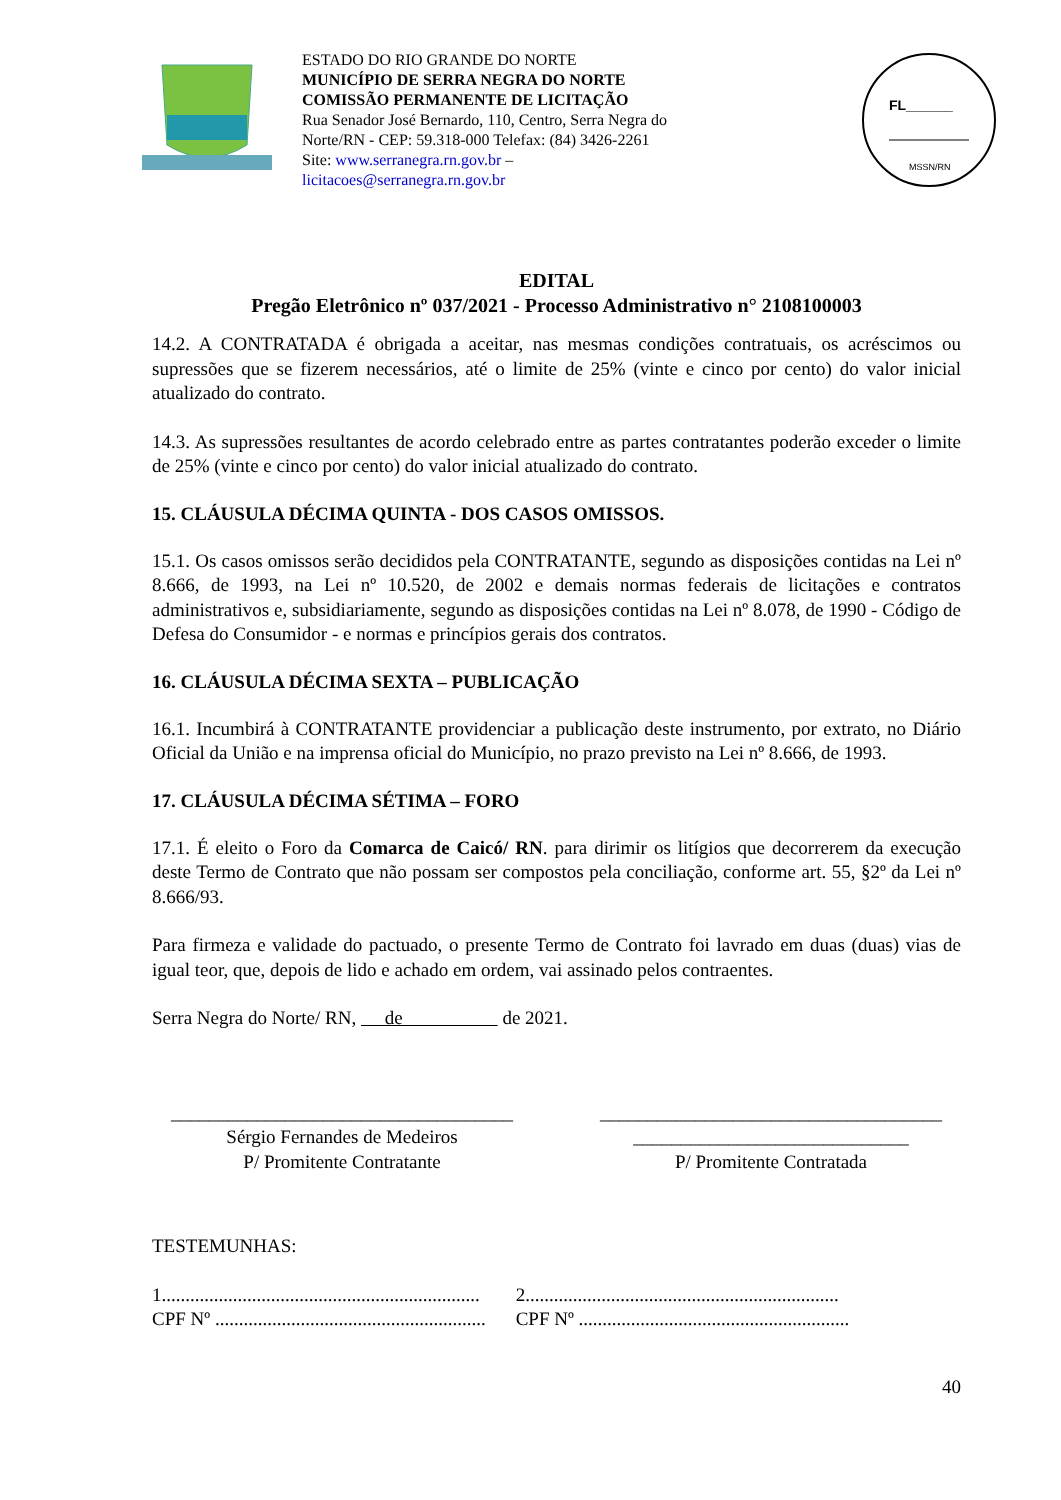ESTADO DO RIO GRANDE DO NORTE
MUNICÍPIO DE SERRA NEGRA DO NORTE
COMISSÃO PERMANENTE DE LICITAÇÃO
Rua Senador José Bernardo, 110, Centro, Serra Negra do Norte/RN - CEP: 59.318-000 Telefax: (84) 3426-2261
Site: www.serranegra.rn.gov.br –
licitacoes@serranegra.rn.gov.br
FL______
MSSN/RN
EDITAL
Pregão Eletrônico nº 037/2021 - Processo Administrativo n° 2108100003
14.2. A CONTRATADA é obrigada a aceitar, nas mesmas condições contratuais, os acréscimos ou supressões que se fizerem necessários, até o limite de 25% (vinte e cinco por cento) do valor inicial atualizado do contrato.
14.3. As supressões resultantes de acordo celebrado entre as partes contratantes poderão exceder o limite de 25% (vinte e cinco por cento) do valor inicial atualizado do contrato.
15. CLÁUSULA DÉCIMA QUINTA - DOS CASOS OMISSOS.
15.1. Os casos omissos serão decididos pela CONTRATANTE, segundo as disposições contidas na Lei nº 8.666, de 1993, na Lei nº 10.520, de 2002 e demais normas federais de licitações e contratos administrativos e, subsidiariamente, segundo as disposições contidas na Lei nº 8.078, de 1990 - Código de Defesa do Consumidor - e normas e princípios gerais dos contratos.
16. CLÁUSULA DÉCIMA SEXTA – PUBLICAÇÃO
16.1. Incumbirá à CONTRATANTE providenciar a publicação deste instrumento, por extrato, no Diário Oficial da União e na imprensa oficial do Município, no prazo previsto na Lei nº 8.666, de 1993.
17. CLÁUSULA DÉCIMA SÉTIMA – FORO
17.1. É eleito o Foro da Comarca de Caicó/ RN. para dirimir os litígios que decorrerem da execução deste Termo de Contrato que não possam ser compostos pela conciliação, conforme art. 55, §2º da Lei nº 8.666/93.
Para firmeza e validade do pactuado, o presente Termo de Contrato foi lavrado em duas (duas) vias de igual teor, que, depois de lido e achado em ordem, vai assinado pelos contraentes.
Serra Negra do Norte/ RN, de de 2021.
____________________________________
Sérgio Fernandes de Medeiros
P/ Promitente Contratante
____________________________________
_____________________________
P/ Promitente Contratada
TESTEMUNHAS:
1...................................................................
CPF Nº .........................................................
2..................................................................
CPF Nº .........................................................
40